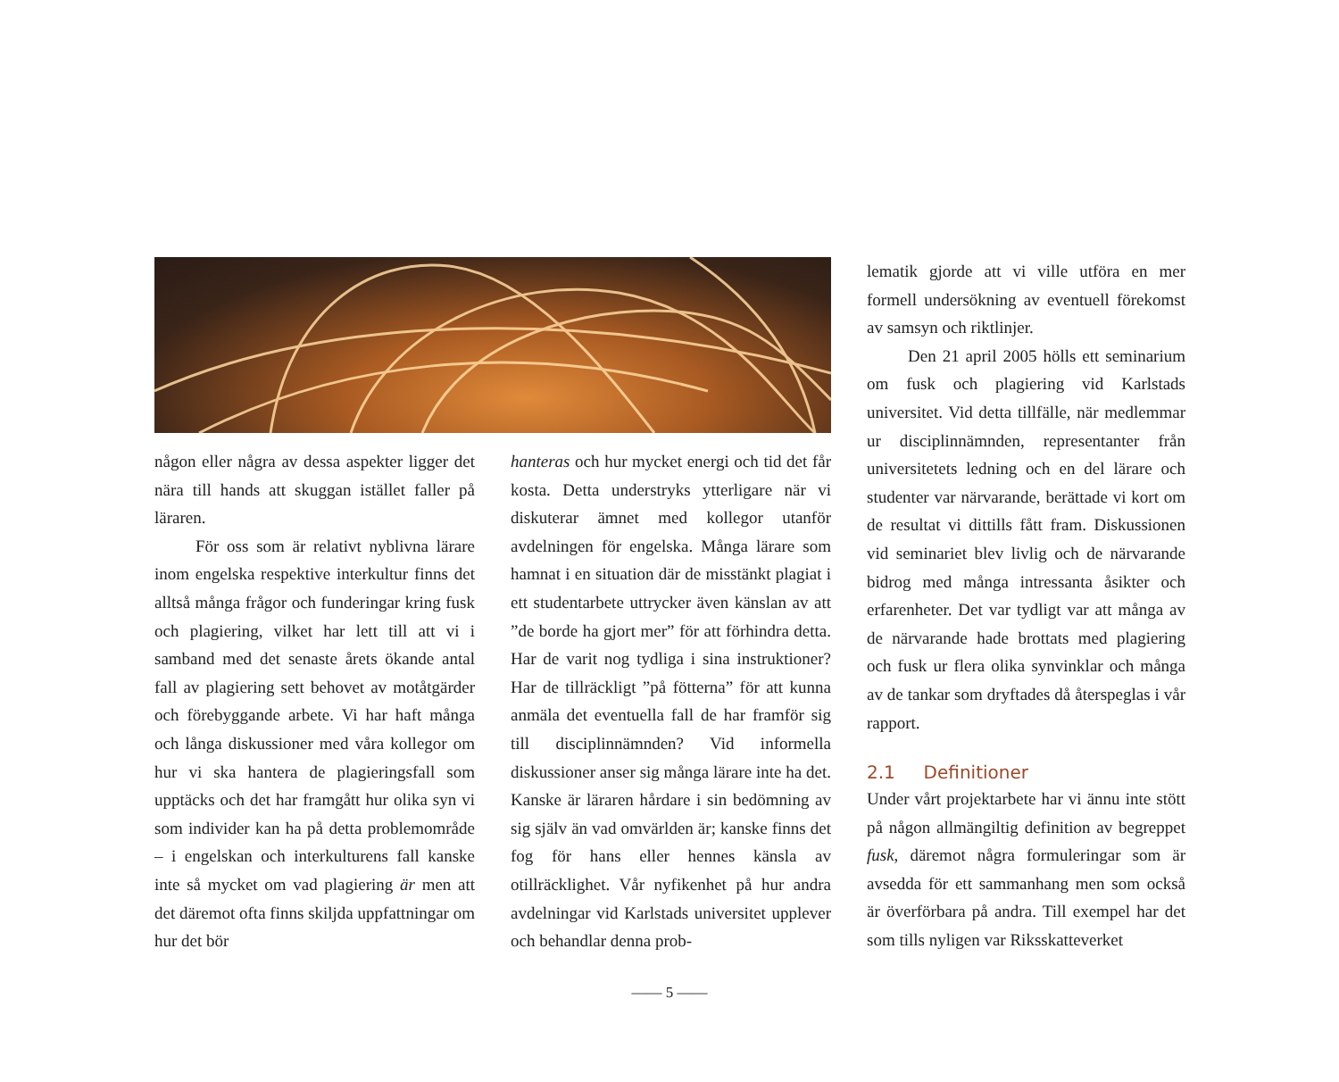någon eller några av dessa aspekter ligger det nära till hands att skuggan istället faller på läraren.
För oss som är relativt nyblivna lärare inom engelska respektive interkultur finns det alltså många frågor och funderingar kring fusk och plagiering, vilket har lett till att vi i samband med det senaste årets ökande antal fall av plagiering sett behovet av motåtgärder och förebyggande arbete. Vi har haft många och långa diskussioner med våra kollegor om hur vi ska hantera de plagieringsfall som upptäcks och det har framgått hur olika syn vi som individer kan ha på detta problemområde – i engelskan och interkulturens fall kanske inte så mycket om vad plagiering är men att det däremot ofta finns skiljda uppfattningar om hur det bör
hanteras och hur mycket energi och tid det får kosta. Detta understryks ytterligare när vi diskuterar ämnet med kollegor utanför avdelningen för engelska. Många lärare som hamnat i en situation där de misstänkt plagiat i ett studentarbete uttrycker även känslan av att ”de borde ha gjort mer” för att förhindra detta. Har de varit nog tydliga i sina instruktioner? Har de tillräckligt ”på fötterna” för att kunna anmäla det eventuella fall de har framför sig till disciplinnämnden? Vid informella diskussioner anser sig många lärare inte ha det. Kanske är läraren hårdare i sin bedömning av sig själv än vad omvärlden är; kanske finns det fog för hans eller hennes känsla av otillräcklighet. Vår nyfikenhet på hur andra avdelningar vid Karlstads universitet upplever och behandlar denna prob-
lematik gjorde att vi ville utföra en mer formell undersökning av eventuell förekomst av samsyn och riktlinjer.
Den 21 april 2005 hölls ett seminarium om fusk och plagiering vid Karlstads universitet. Vid detta tillfälle, när medlemmar ur disciplinnämnden, representanter från universitetets ledning och en del lärare och studenter var närvarande, berättade vi kort om de resultat vi dittills fått fram. Diskussionen vid seminariet blev livlig och de närvarande bidrog med många intressanta åsikter och erfarenheter. Det var tydligt var att många av de närvarande hade brottats med plagiering och fusk ur flera olika synvinklar och många av de tankar som dryftades då återspeglas i vår rapport.
2.1 Definitioner
Under vårt projektarbete har vi ännu inte stött på någon allmängiltig definition av begreppet fusk, däremot några formuleringar som är avsedda för ett sammanhang men som också är överförbara på andra. Till exempel har det som tills nyligen var Riksskatteverket
—— 5 ——